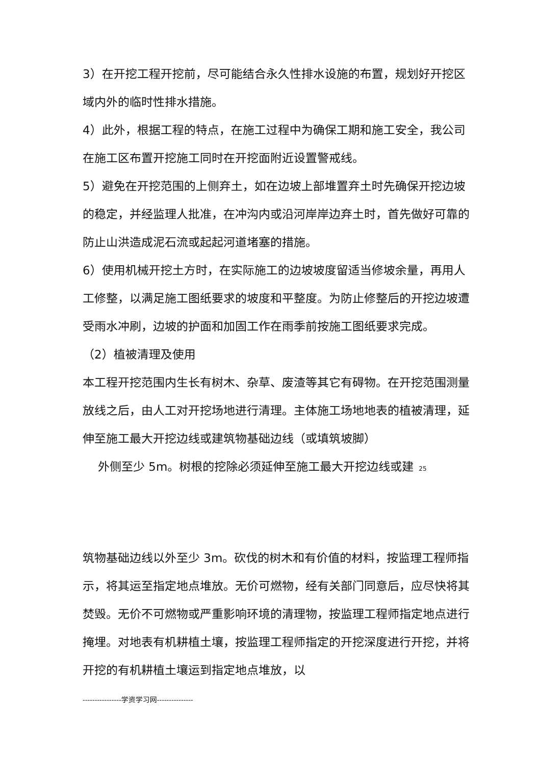3）在开挖工程开挖前，尽可能结合永久性排水设施的布置，规划好开挖区域内外的临时性排水措施。
4）此外，根据工程的特点，在施工过程中为确保工期和施工安全，我公司在施工区布置开挖施工同时在开挖面附近设置警戒线。
5）避免在开挖范围的上侧弃土，如在边坡上部堆置弃土时先确保开挖边坡的稳定，并经监理人批准，在冲沟内或沿河岸岸边弃土时，首先做好可靠的防止山洪造成泥石流或起起河道堵塞的措施。
6）使用机械开挖土方时，在实际施工的边坡坡度留适当修坡余量，再用人工修整，以满足施工图纸要求的坡度和平整度。为防止修整后的开挖边坡遭受雨水冲刷，边坡的护面和加固工作在雨季前按施工图纸要求完成。
（2）植被清理及使用
本工程开挖范围内生长有树木、杂草、废渣等其它有碍物。在开挖范围测量放线之后，由人工对开挖场地进行清理。主体施工场地地表的植被清理，延伸至施工最大开挖边线或建筑物基础边线（或填筑坡脚）
外侧至少 5m。树根的挖除必须延伸至施工最大开挖边线或建 25
筑物基础边线以外至少 3m。砍伐的树木和有价值的材料，按监理工程师指示，将其运至指定地点堆放。无价可燃物，经有关部门同意后，应尽快将其焚毁。无价不可燃物或严重影响环境的清理物，按监理工程师指定地点进行掩埋。对地表有机耕植土壤，按监理工程师指定的开挖深度进行开挖，并将开挖的有机耕植土壤运到指定地点堆放，以
----------------学资学习网---------------